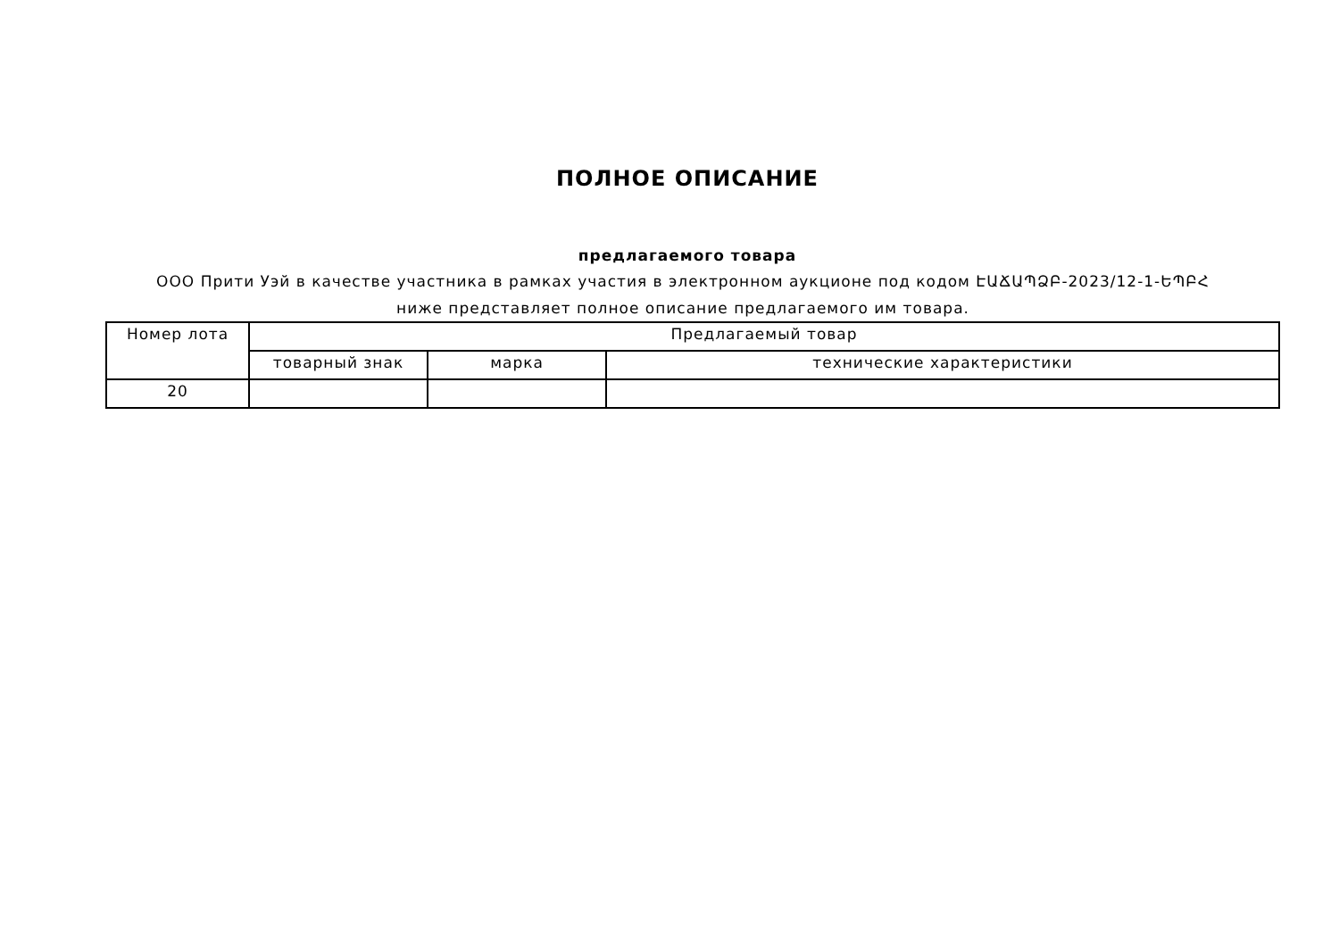ПОЛНОЕ ОПИСАНИЕ
предлагаемого товара
ООО Прити Уэй в качестве участника в рамках участия в электронном аукционе под кодом ԷԱՃԱՊՁԲ-2023/12-1-ԵՊԲՀ ниже представляет полное описание предлагаемого им товара.
| Номер лота | Предлагаемый товар | | |
| --- | --- | --- | --- |
| | товарный знак | марка | технические характеристики |
| 20 | | | |